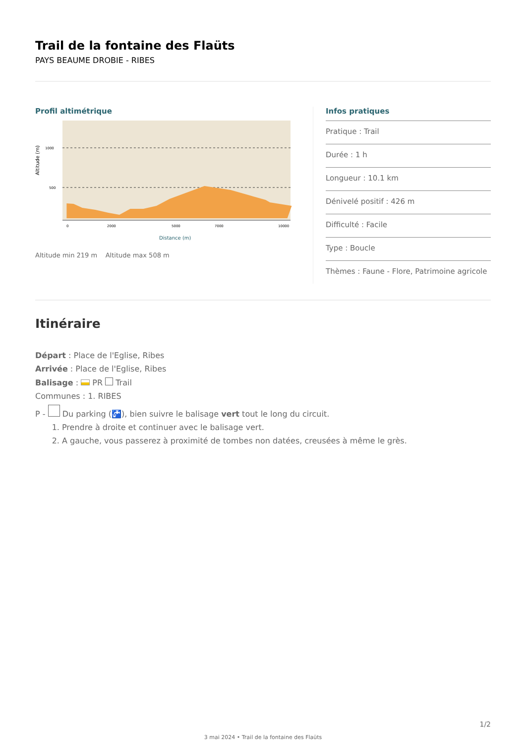Trail de la fontaine des Flaüts
PAYS BEAUME DROBIE - RIBES
Profil altimétrique
1000
500
0
2000
5000
7000
10000
Altitude (m)
Distance (m)
Altitude min 219 m Altitude max 508 m
Infos pratiques
Pratique : Trail
Durée : 1 h
Longueur : 10.1 km
Dénivelé positif : 426 m
Difficulté : Facile
Type : Boucle
Thèmes : Faune - Flore, Patrimoine agricole
Itinéraire
Départ : Place de l'Eglise, Ribes
Arrivée : Place de l'Eglise, Ribes
Balisage : PR Trail
Communes : 1. RIBES
P - Du parking (🚰), bien suivre le balisage vert tout le long du circuit.
1. Prendre à droite et continuer avec le balisage vert.
2. A gauche, vous passerez à proximité de tombes non datées, creusées à même le grès.
1/2
3 mai 2024 • Trail de la fontaine des Flaüts